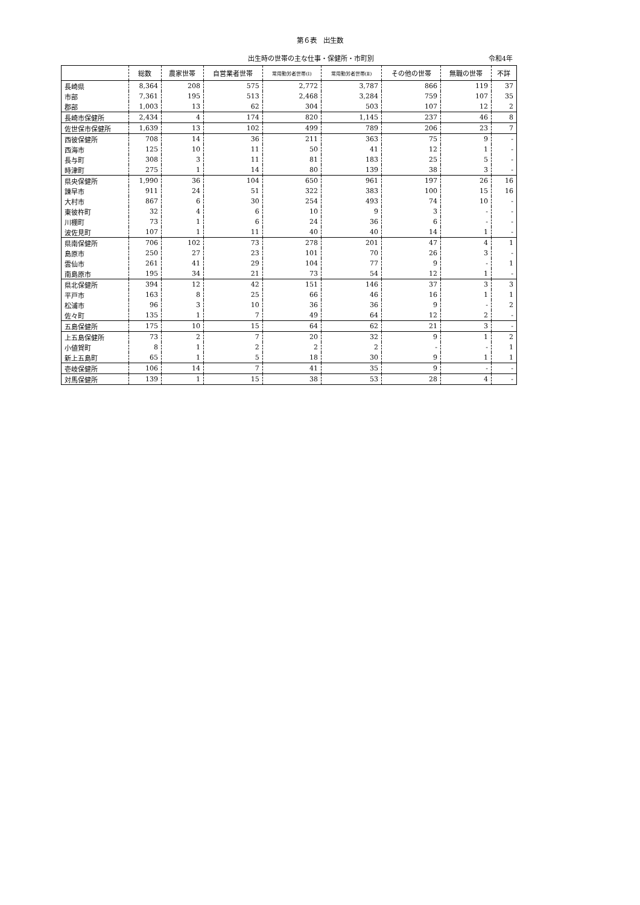第６表　出生数
出生時の世帯の主な仕事・保健所・市町別 令和4年
| | 総数 | 農家世帯 | 自営業者世帯 | 常用勤労者世帯(Ⅰ) | 常用勤労者世帯(Ⅱ) | その他の世帯 | 無職の世帯 | 不詳 |
| --- | --- | --- | --- | --- | --- | --- | --- | --- |
| 長崎県 | 8,364 | 208 | 575 | 2,772 | 3,787 | 866 | 119 | 37 |
| 市部 | 7,361 | 195 | 513 | 2,468 | 3,284 | 759 | 107 | 35 |
| 郡部 | 1,003 | 13 | 62 | 304 | 503 | 107 | 12 | 2 |
| 長崎市保健所 | 2,434 | 4 | 174 | 820 | 1,145 | 237 | 46 | 8 |
| 佐世保市保健所 | 1,639 | 13 | 102 | 499 | 789 | 206 | 23 | 7 |
| 西彼保健所 | 708 | 14 | 36 | 211 | 363 | 75 | 9 | - |
| 西海市 | 125 | 10 | 11 | 50 | 41 | 12 | 1 | - |
| 長与町 | 308 | 3 | 11 | 81 | 183 | 25 | 5 | - |
| 時津町 | 275 | 1 | 14 | 80 | 139 | 38 | 3 | - |
| 県央保健所 | 1,990 | 36 | 104 | 650 | 961 | 197 | 26 | 16 |
| 諫早市 | 911 | 24 | 51 | 322 | 383 | 100 | 15 | 16 |
| 大村市 | 867 | 6 | 30 | 254 | 493 | 74 | 10 | - |
| 東彼杵町 | 32 | 4 | 6 | 10 | 9 | 3 | - | - |
| 川棚町 | 73 | 1 | 6 | 24 | 36 | 6 | - | - |
| 波佐見町 | 107 | 1 | 11 | 40 | 40 | 14 | 1 | - |
| 県南保健所 | 706 | 102 | 73 | 278 | 201 | 47 | 4 | 1 |
| 島原市 | 250 | 27 | 23 | 101 | 70 | 26 | 3 | - |
| 雲仙市 | 261 | 41 | 29 | 104 | 77 | 9 | - | 1 |
| 南島原市 | 195 | 34 | 21 | 73 | 54 | 12 | 1 | - |
| 県北保健所 | 394 | 12 | 42 | 151 | 146 | 37 | 3 | 3 |
| 平戸市 | 163 | 8 | 25 | 66 | 46 | 16 | 1 | 1 |
| 松浦市 | 96 | 3 | 10 | 36 | 36 | 9 | - | 2 |
| 佐々町 | 135 | 1 | 7 | 49 | 64 | 12 | 2 | - |
| 五島保健所 | 175 | 10 | 15 | 64 | 62 | 21 | 3 | - |
| 上五島保健所 | 73 | 2 | 7 | 20 | 32 | 9 | 1 | 2 |
| 小値賀町 | 8 | 1 | 2 | 2 | 2 | - | - | 1 |
| 新上五島町 | 65 | 1 | 5 | 18 | 30 | 9 | 1 | 1 |
| 壱岐保健所 | 106 | 14 | 7 | 41 | 35 | 9 | - | - |
| 対馬保健所 | 139 | 1 | 15 | 38 | 53 | 28 | 4 | - |